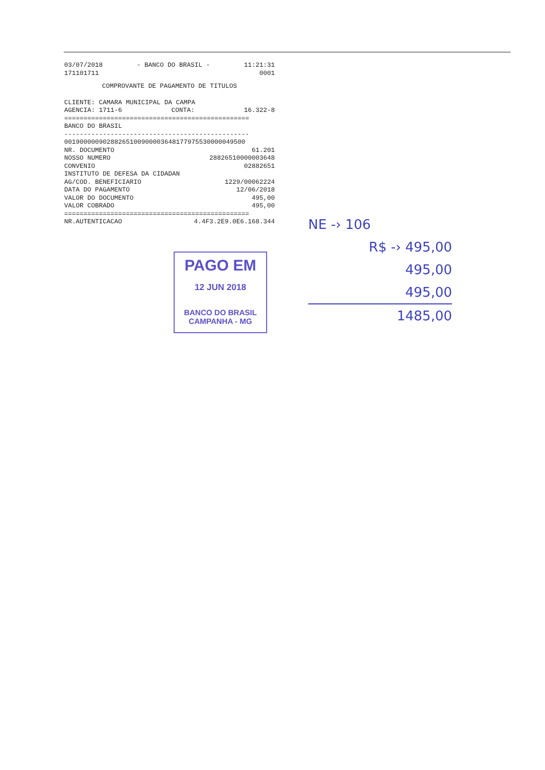03/07/2018 - BANCO DO BRASIL - 11:21:31
171101711 0001
COMPROVANTE DE PAGAMENTO DE TITULOS
CLIENTE: CAMARA MUNICIPAL DA CAMPA
AGENCIA: 1711-6 CONTA: 16.322-8
================================================
BANCO DO BRASIL
------------------------------------------------
00190000090288265100900003648177975530000049500
NR. DOCUMENTO 61.201
NOSSO NUMERO 28826510000003648
CONVENIO 02882651
INSTITUTO DE DEFESA DA CIDADAN
AG/COD. BENEFICIARIO 1229/00062224
DATA DO PAGAMENTO 12/06/2018
VALOR DO DOCUMENTO 495,00
VALOR COBRADO 495,00
================================================
NR.AUTENTICACAO 4.4F3.2E9.0E6.168.344
PAGO EM
12 JUN 2018
BANCO DO BRASIL
CAMPANHA - MG
NE -› 106
R$ -› 495,00
495,00
495,00
1485,00